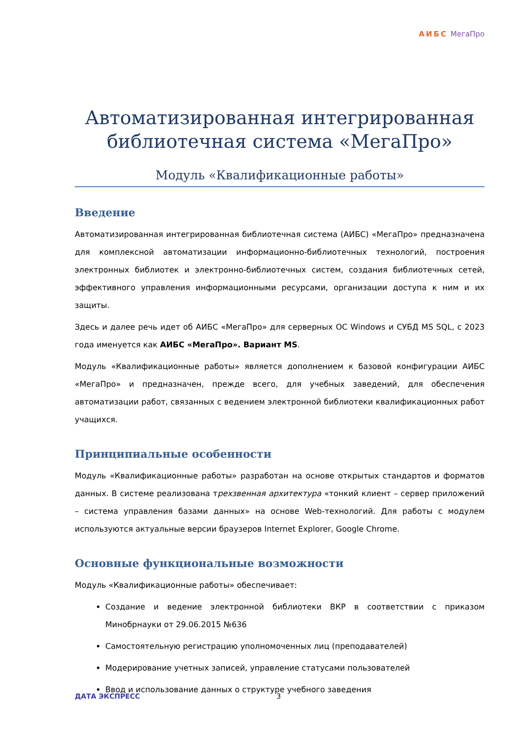АИБС МегаПро
Автоматизированная интегрированная библиотечная система «МегаПро»
Модуль «Квалификационные работы»
Введение
Автоматизированная интегрированная библиотечная система (АИБС) «МегаПро» предназначена для комплексной автоматизации информационно-библиотечных технологий, построения электронных библиотек и электронно-библиотечных систем, создания библиотечных сетей, эффективного управления информационными ресурсами, организации доступа к ним и их защиты.
Здесь и далее речь идет об АИБС «МегаПро» для серверных ОС Windows и СУБД MS SQL, с 2023 года именуется как АИБС «МегаПро». Вариант MS.
Модуль «Квалификационные работы» является дополнением к базовой конфигурации АИБС «МегаПро» и предназначен, прежде всего, для учебных заведений, для обеспечения автоматизации работ, связанных с ведением электронной библиотеки квалификационных работ учащихся.
Принципиальные особенности
Модуль «Квалификационные работы» разработан на основе открытых стандартов и форматов данных. В системе реализована трехзвенная архитектура «тонкий клиент – сервер приложений – система управления базами данных» на основе Web-технологий. Для работы с модулем используются актуальные версии браузеров Internet Explorer, Google Chrome.
Основные функциональные возможности
Модуль «Квалификационные работы» обеспечивает:
Создание и ведение электронной библиотеки ВКР в соответствии с приказом Минобрнауки от 29.06.2015 №636
Самостоятельную регистрацию уполномоченных лиц (преподавателей)
Модерирование учетных записей, управление статусами пользователей
Ввод и использование данных о структуре учебного заведения
ДАТА ЭКСПРЕСС 3